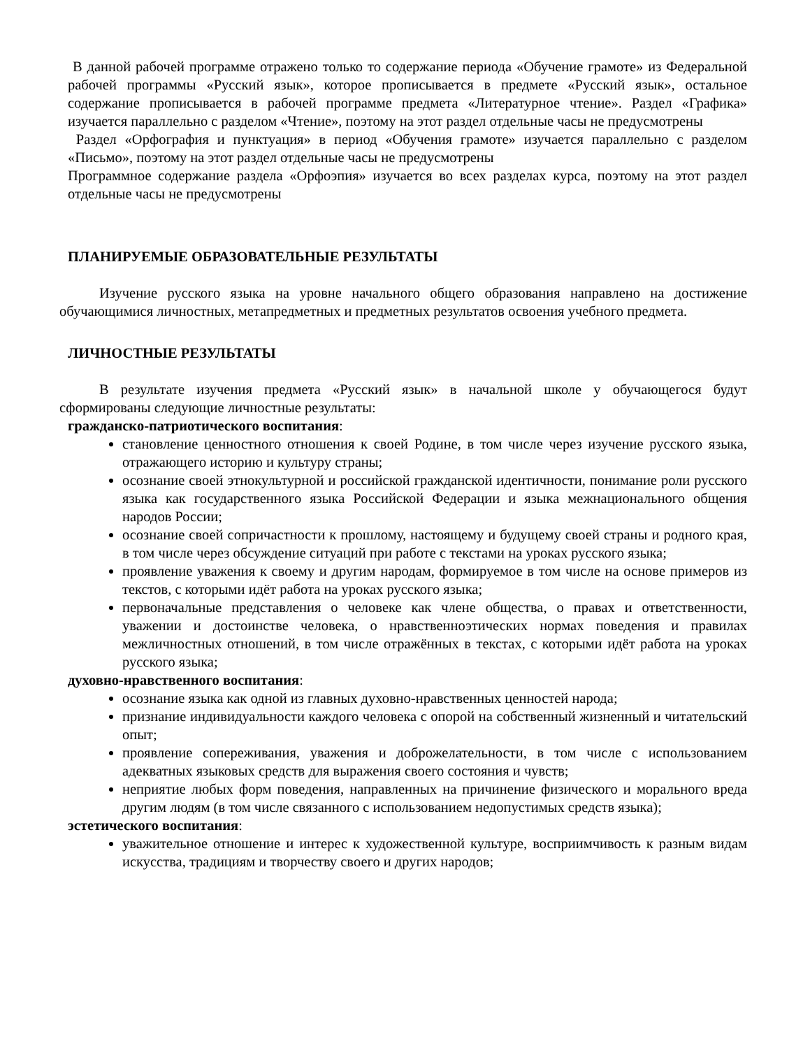В данной рабочей программе отражено только то содержание периода «Обучение грамоте» из Федеральной рабочей программы «Русский язык», которое прописывается в предмете «Русский язык», остальное содержание прописывается в рабочей программе предмета «Литературное чтение». Раздел «Графика» изучается параллельно с разделом «Чтение», поэтому на этот раздел отдельные часы не предусмотрены
Раздел «Орфография и пунктуация» в период «Обучения грамоте» изучается параллельно с разделом «Письмо», поэтому на этот раздел отдельные часы не предусмотрены
Программное содержание раздела «Орфоэпия» изучается во всех разделах курса, поэтому на этот раздел отдельные часы не предусмотрены
ПЛАНИРУЕМЫЕ ОБРАЗОВАТЕЛЬНЫЕ РЕЗУЛЬТАТЫ
Изучение русского языка на уровне начального общего образования направлено на достижение обучающимися личностных, метапредметных и предметных результатов освоения учебного предмета.
ЛИЧНОСТНЫЕ РЕЗУЛЬТАТЫ
В результате изучения предмета «Русский язык» в начальной школе у обучающегося будут сформированы следующие личностные результаты:
гражданско-патриотического воспитания:
становление ценностного отношения к своей Родине, в том числе через изучение русского языка, отражающего историю и культуру страны;
осознание своей этнокультурной и российской гражданской идентичности, понимание роли русского языка как государственного языка Российской Федерации и языка межнационального общения народов России;
осознание своей сопричастности к прошлому, настоящему и будущему своей страны и родного края, в том числе через обсуждение ситуаций при работе с текстами на уроках русского языка;
проявление уважения к своему и другим народам, формируемое в том числе на основе примеров из текстов, с которыми идёт работа на уроках русского языка;
первоначальные представления о человеке как члене общества, о правах и ответственности, уважении и достоинстве человека, о нравственноэтических нормах поведения и правилах межличностных отношений, в том числе отражённых в текстах, с которыми идёт работа на уроках русского языка;
духовно-нравственного воспитания:
осознание языка как одной из главных духовно-нравственных ценностей народа;
признание индивидуальности каждого человека с опорой на собственный жизненный и читательский опыт;
проявление сопереживания, уважения и доброжелательности, в том числе с использованием адекватных языковых средств для выражения своего состояния и чувств;
неприятие любых форм поведения, направленных на причинение физического и морального вреда другим людям (в том числе связанного с использованием недопустимых средств языка);
эстетического воспитания:
уважительное отношение и интерес к художественной культуре, восприимчивость к разным видам искусства, традициям и творчеству своего и других народов;